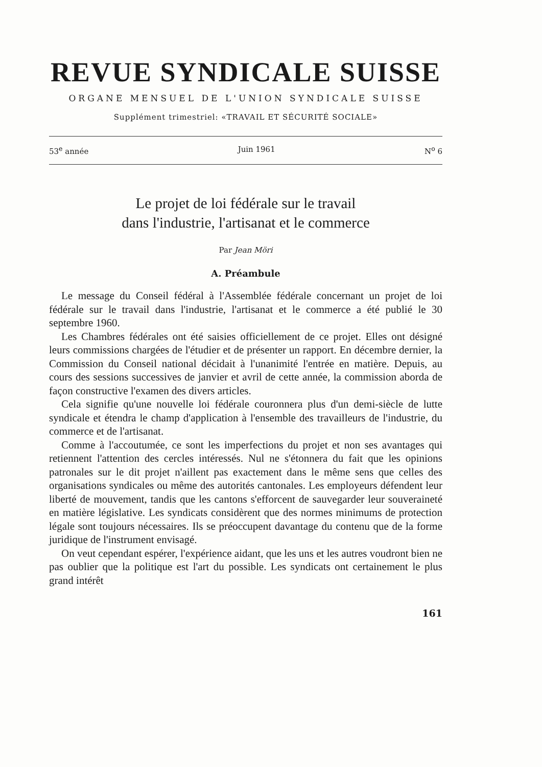REVUE SYNDICALE SUISSE
ORGANE MENSUEL DE L'UNION SYNDICALE SUISSE
Supplément trimestriel: «TRAVAIL ET SÉCURITÉ SOCIALE»
53<sup>e</sup> année Juin 1961 N<sup>o</sup> 6
Le projet de loi fédérale sur le travail
dans l'industrie, l'artisanat et le commerce
Par Jean Möri
A. Préambule
Le message du Conseil fédéral à l'Assemblée fédérale concernant un projet de loi fédérale sur le travail dans l'industrie, l'artisanat et le commerce a été publié le 30 septembre 1960.
Les Chambres fédérales ont été saisies officiellement de ce projet. Elles ont désigné leurs commissions chargées de l'étudier et de présenter un rapport. En décembre dernier, la Commission du Conseil national décidait à l'unanimité l'entrée en matière. Depuis, au cours des sessions successives de janvier et avril de cette année, la commission aborda de façon constructive l'examen des divers articles.
Cela signifie qu'une nouvelle loi fédérale couronnera plus d'un demi-siècle de lutte syndicale et étendra le champ d'application à l'ensemble des travailleurs de l'industrie, du commerce et de l'artisanat.
Comme à l'accoutumée, ce sont les imperfections du projet et non ses avantages qui retiennent l'attention des cercles intéressés. Nul ne s'étonnera du fait que les opinions patronales sur le dit projet n'aillent pas exactement dans le même sens que celles des organisations syndicales ou même des autorités cantonales. Les employeurs défendent leur liberté de mouvement, tandis que les cantons s'efforcent de sauvegarder leur souveraineté en matière législative. Les syndicats considèrent que des normes minimums de protection légale sont toujours nécessaires. Ils se préoccupent davantage du contenu que de la forme juridique de l'instrument envisagé.
On veut cependant espérer, l'expérience aidant, que les uns et les autres voudront bien ne pas oublier que la politique est l'art du possible. Les syndicats ont certainement le plus grand intérêt
161